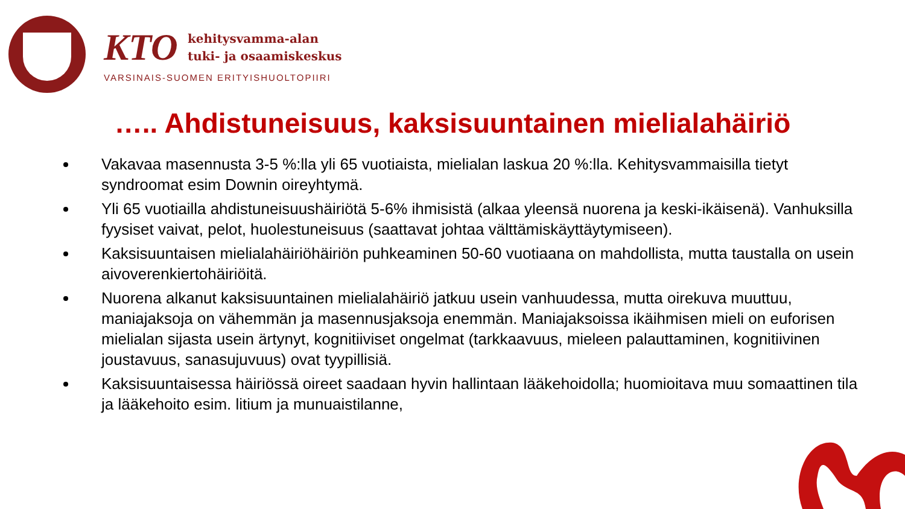KTO kehitysvamma-alan
tuki- ja osaamiskeskus
VARSINAIS-SUOMEN ERITYISHUOLTOPIIRI
….. Ahdistuneisuus, kaksisuuntainen mielialahäiriö
Vakavaa masennusta 3-5 %:lla yli 65 vuotiaista, mielialan laskua 20 %:lla. Kehitysvammaisilla tietyt syndroomat esim Downin oireyhtymä.
Yli 65 vuotiailla ahdistuneisuushäiriötä 5-6% ihmisistä (alkaa yleensä nuorena ja keski-ikäisenä). Vanhuksilla fyysiset vaivat, pelot, huolestuneisuus (saattavat johtaa välttämiskäyttäytymiseen).
Kaksisuuntaisen mielialahäiriöhäiriön puhkeaminen 50-60 vuotiaana on mahdollista, mutta taustalla on usein aivoverenkiertohäiriöitä.
Nuorena alkanut kaksisuuntainen mielialahäiriö jatkuu usein vanhuudessa, mutta oirekuva muuttuu, maniajaksoja on vähemmän ja masennusjaksoja enemmän. Maniajaksoissa ikäihmisen mieli on euforisen mielialan sijasta usein ärtynyt, kognitiiviset ongelmat (tarkkaavuus, mieleen palauttaminen, kognitiivinen joustavuus, sanasujuvuus) ovat tyypillisiä.
Kaksisuuntaisessa häiriössä oireet saadaan hyvin hallintaan lääkehoidolla; huomioitava muu somaattinen tila ja lääkehoito esim. litium ja munuaistilanne,